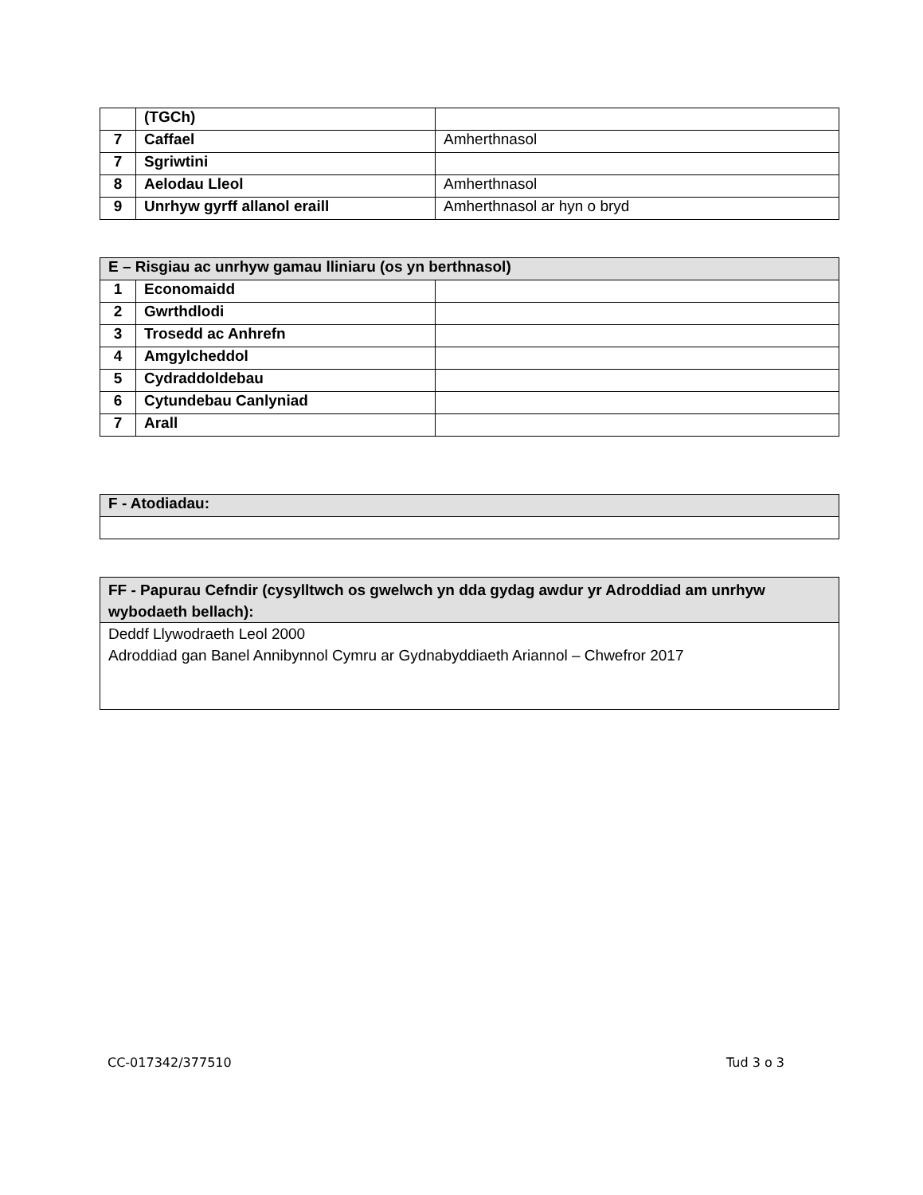| | (TGCh) | |
| 7 | Caffael | Amherthnasol |
| 7 | Sgriwtini | |
| 8 | Aelodau Lleol | Amherthnasol |
| 9 | Unrhyw gyrff allanol eraill | Amherthnasol ar hyn o bryd |
| E – Risgiau ac unrhyw gamau lliniaru (os yn berthnasol) | | |
| 1 | Economaidd | |
| 2 | Gwrthdlodi | |
| 3 | Trosedd ac Anhrefn | |
| 4 | Amgylcheddol | |
| 5 | Cydraddoldebau | |
| 6 | Cytundebau Canlyniad | |
| 7 | Arall | |
| F - Atodiadau: |
| FF - Papurau Cefndir (cysylltwch os gwelwch yn dda gydag awdur yr Adroddiad am unrhyw wybodaeth bellach): |
| Deddf Llywodraeth Leol 2000 Adroddiad gan Banel Annibynnol Cymru ar Gydnabyddiaeth Ariannol – Chwefror 2017 |
CC-017342/377510 Tud 3 o 3